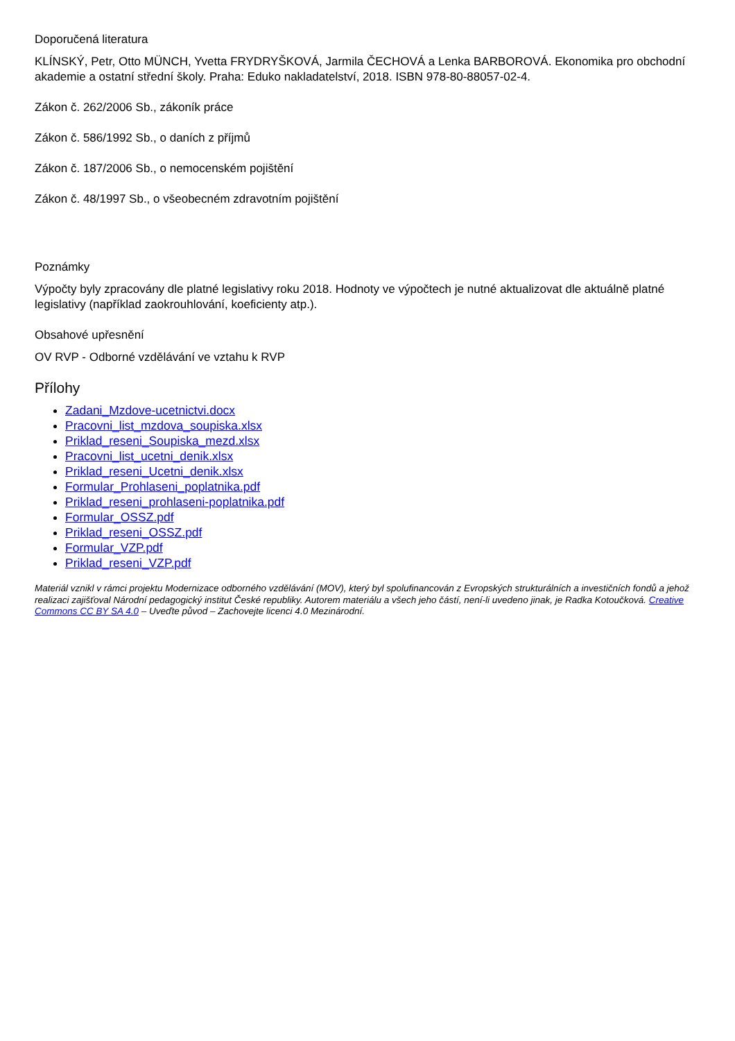Doporučená literatura
KLÍNSKÝ, Petr, Otto MÜNCH, Yvetta FRYDRYŠKOVÁ, Jarmila ČECHOVÁ a Lenka BARBOROVÁ. Ekonomika pro obchodní akademie a ostatní střední školy. Praha: Eduko nakladatelství, 2018. ISBN 978-80-88057-02-4.
Zákon č. 262/2006 Sb., zákoník práce
Zákon č. 586/1992 Sb., o daních z příjmů
Zákon č. 187/2006 Sb., o nemocenském pojištění
Zákon č. 48/1997 Sb., o všeobecném zdravotním pojištění
Poznámky
Výpočty byly zpracovány dle platné legislativy roku 2018. Hodnoty ve výpočtech je nutné aktualizovat dle aktuálně platné legislativy (například zaokrouhlování, koeficienty atp.).
Obsahové upřesnění
OV RVP - Odborné vzdělávání ve vztahu k RVP
Přílohy
Zadani_Mzdove-ucetnictvi.docx
Pracovni_list_mzdova_soupiska.xlsx
Priklad_reseni_Soupiska_mezd.xlsx
Pracovni_list_ucetni_denik.xlsx
Priklad_reseni_Ucetni_denik.xlsx
Formular_Prohlaseni_poplatnika.pdf
Priklad_reseni_prohlaseni-poplatnika.pdf
Formular_OSSZ.pdf
Priklad_reseni_OSSZ.pdf
Formular_VZP.pdf
Priklad_reseni_VZP.pdf
Materiál vznikl v rámci projektu Modernizace odborného vzdělávání (MOV), který byl spolufinancován z Evropských strukturálních a investičních fondů a jehož realizaci zajišťoval Národní pedagogický institut České republiky. Autorem materiálu a všech jeho částí, není-li uvedeno jinak, je Radka Kotoučková. Creative Commons CC BY SA 4.0 – Uveďte původ – Zachovejte licenci 4.0 Mezinárodní.